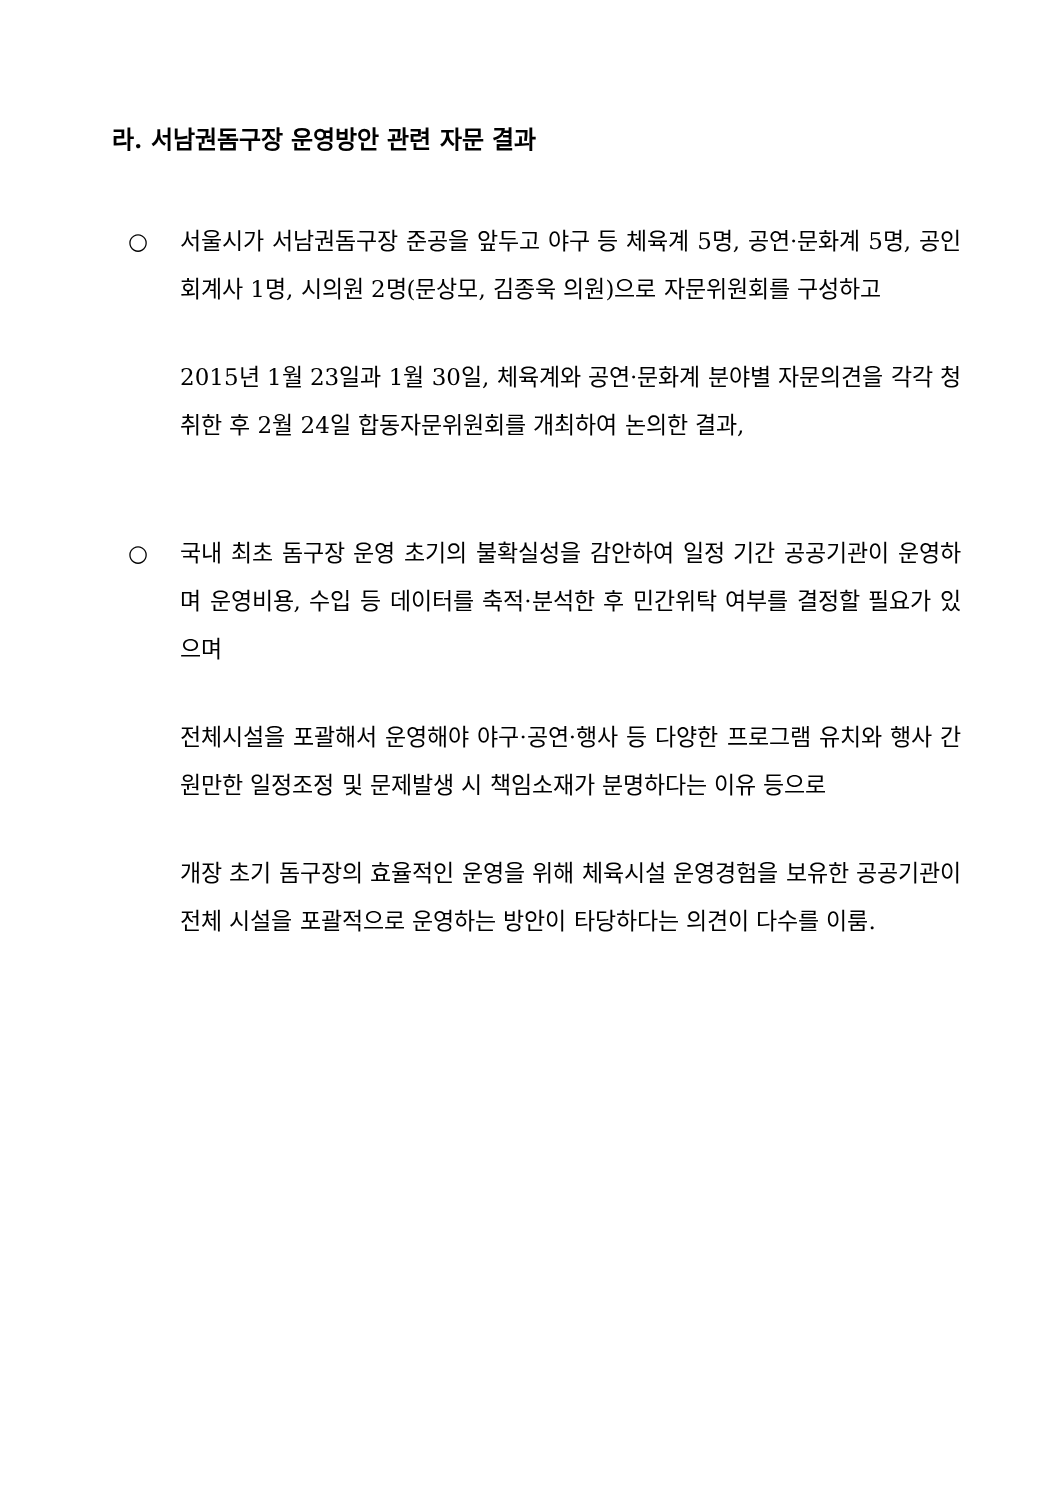라. 서남권돔구장 운영방안 관련 자문 결과
○ 서울시가 서남권돔구장 준공을 앞두고 야구 등 체육계 5명, 공연·문화계 5명, 공인회계사 1명, 시의원 2명(문상모, 김종욱 의원)으로 자문위원회를 구성하고
2015년 1월 23일과 1월 30일, 체육계와 공연·문화계 분야별 자문의견을 각각 청취한 후 2월 24일 합동자문위원회를 개최하여 논의한 결과,
○ 국내 최초 돔구장 운영 초기의 불확실성을 감안하여 일정 기간 공공기관이 운영하며 운영비용, 수입 등 데이터를 축적·분석한 후 민간위탁 여부를 결정할 필요가 있으며
전체시설을 포괄해서 운영해야 야구·공연·행사 등 다양한 프로그램 유치와 행사 간 원만한 일정조정 및 문제발생 시 책임소재가 분명하다는 이유 등으로
개장 초기 돔구장의 효율적인 운영을 위해 체육시설 운영경험을 보유한 공공기관이 전체 시설을 포괄적으로 운영하는 방안이 타당하다는 의견이 다수를 이룸.